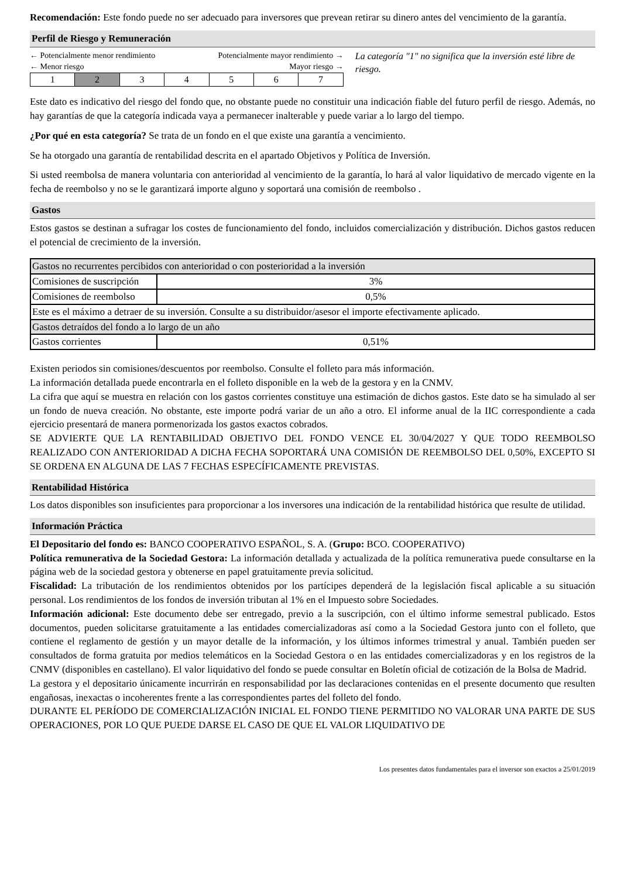Recomendación: Este fondo puede no ser adecuado para inversores que prevean retirar su dinero antes del vencimiento de la garantía.
Perfil de Riesgo y Remuneración
← Potencialmente menor rendimiento Potencialmente mayor rendimiento →
← Menor riesgo Mayor riesgo →
| 1 | 2 | 3 | 4 | 5 | 6 | 7 |
La categoría "1" no significa que la inversión esté libre de riesgo.
Este dato es indicativo del riesgo del fondo que, no obstante puede no constituir una indicación fiable del futuro perfil de riesgo. Además, no hay garantías de que la categoría indicada vaya a permanecer inalterable y puede variar a lo largo del tiempo.
¿Por qué en esta categoría? Se trata de un fondo en el que existe una garantía a vencimiento.
Se ha otorgado una garantía de rentabilidad descrita en el apartado Objetivos y Política de Inversión.
Si usted reembolsa de manera voluntaria con anterioridad al vencimiento de la garantía, lo hará al valor liquidativo de mercado vigente en la fecha de reembolso y no se le garantizará importe alguno y soportará una comisión de reembolso .
Gastos
Estos gastos se destinan a sufragar los costes de funcionamiento del fondo, incluidos comercialización y distribución. Dichos gastos reducen el potencial de crecimiento de la inversión.
| Gastos no recurrentes percibidos con anterioridad o con posterioridad a la inversión | |
| Comisiones de suscripción | 3% |
| Comisiones de reembolso | 0,5% |
| Este es el máximo a detraer de su inversión. Consulte a su distribuidor/asesor el importe efectivamente aplicado. | |
| Gastos detraídos del fondo a lo largo de un año | |
| Gastos corrientes | 0,51% |
Existen periodos sin comisiones/descuentos por reembolso. Consulte el folleto para más información.
La información detallada puede encontrarla en el folleto disponible en la web de la gestora y en la CNMV.
La cifra que aquí se muestra en relación con los gastos corrientes constituye una estimación de dichos gastos. Este dato se ha simulado al ser un fondo de nueva creación. No obstante, este importe podrá variar de un año a otro. El informe anual de la IIC correspondiente a cada ejercicio presentará de manera pormenorizada los gastos exactos cobrados.
SE ADVIERTE QUE LA RENTABILIDAD OBJETIVO DEL FONDO VENCE EL 30/04/2027 Y QUE TODO REEMBOLSO REALIZADO CON ANTERIORIDAD A DICHA FECHA SOPORTARÁ UNA COMISIÓN DE REEMBOLSO DEL 0,50%, EXCEPTO SI SE ORDENA EN ALGUNA DE LAS 7 FECHAS ESPECÍFICAMENTE PREVISTAS.
Rentabilidad Histórica
Los datos disponibles son insuficientes para proporcionar a los inversores una indicación de la rentabilidad histórica que resulte de utilidad.
Información Práctica
El Depositario del fondo es: BANCO COOPERATIVO ESPAÑOL, S. A. (Grupo: BCO. COOPERATIVO)
Política remunerativa de la Sociedad Gestora: La información detallada y actualizada de la política remunerativa puede consultarse en la página web de la sociedad gestora y obtenerse en papel gratuitamente previa solicitud.
Fiscalidad: La tributación de los rendimientos obtenidos por los partícipes dependerá de la legislación fiscal aplicable a su situación personal. Los rendimientos de los fondos de inversión tributan al 1% en el Impuesto sobre Sociedades.
Información adicional: Este documento debe ser entregado, previo a la suscripción, con el último informe semestral publicado. Estos documentos, pueden solicitarse gratuitamente a las entidades comercializadoras así como a la Sociedad Gestora junto con el folleto, que contiene el reglamento de gestión y un mayor detalle de la información, y los últimos informes trimestral y anual. También pueden ser consultados de forma gratuita por medios telemáticos en la Sociedad Gestora o en las entidades comercializadoras y en los registros de la CNMV (disponibles en castellano). El valor liquidativo del fondo se puede consultar en Boletín oficial de cotización de la Bolsa de Madrid.
La gestora y el depositario únicamente incurrirán en responsabilidad por las declaraciones contenidas en el presente documento que resulten engañosas, inexactas o incoherentes frente a las correspondientes partes del folleto del fondo.
DURANTE EL PERÍODO DE COMERCIALIZACIÓN INICIAL EL FONDO TIENE PERMITIDO NO VALORAR UNA PARTE DE SUS OPERACIONES, POR LO QUE PUEDE DARSE EL CASO DE QUE EL VALOR LIQUIDATIVO DE
Los presentes datos fundamentales para el inversor son exactos a 25/01/2019